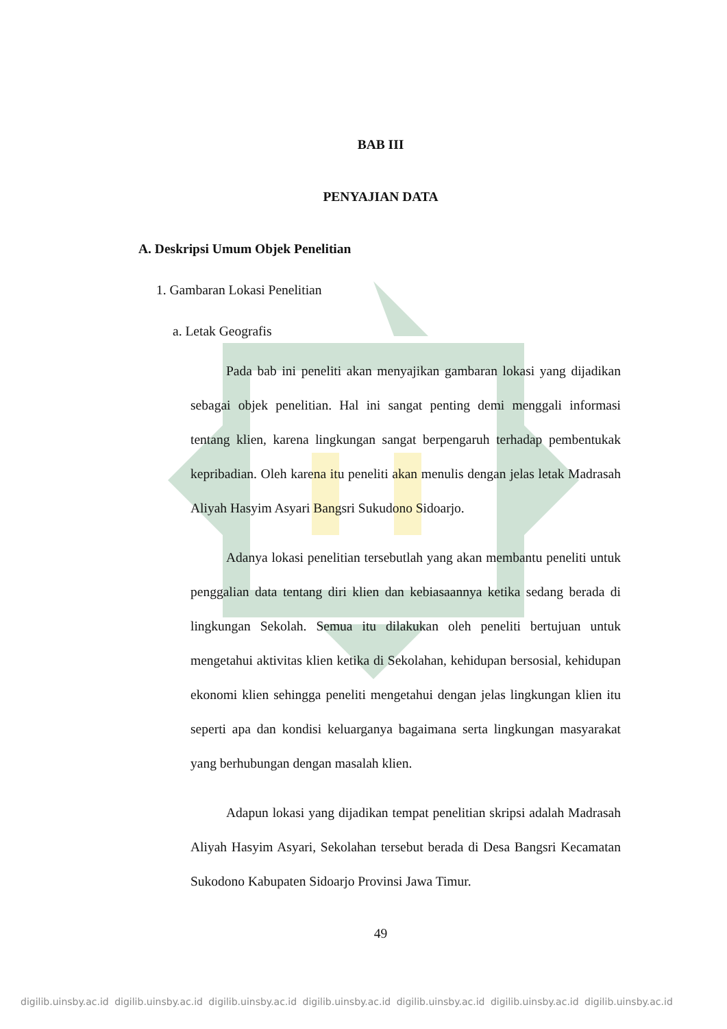BAB III
PENYAJIAN DATA
A. Deskripsi Umum Objek Penelitian
1. Gambaran Lokasi Penelitian
a. Letak Geografis
Pada bab ini peneliti akan menyajikan gambaran lokasi yang dijadikan sebagai objek penelitian. Hal ini sangat penting demi menggali informasi tentang klien, karena lingkungan sangat berpengaruh terhadap pembentukak kepribadian. Oleh karena itu peneliti akan menulis dengan jelas letak Madrasah Aliyah Hasyim Asyari Bangsri Sukudono Sidoarjo.
Adanya lokasi penelitian tersebutlah yang akan membantu peneliti untuk penggalian data tentang diri klien dan kebiasaannya ketika sedang berada di lingkungan Sekolah. Semua itu dilakukan oleh peneliti bertujuan untuk mengetahui aktivitas klien ketika di Sekolahan, kehidupan bersosial, kehidupan ekonomi klien sehingga peneliti mengetahui dengan jelas lingkungan klien itu seperti apa dan kondisi keluarganya bagaimana serta lingkungan masyarakat yang berhubungan dengan masalah klien.
Adapun lokasi yang dijadikan tempat penelitian skripsi adalah Madrasah Aliyah Hasyim Asyari, Sekolahan tersebut berada di Desa Bangsri Kecamatan Sukodono Kabupaten Sidoarjo Provinsi Jawa Timur.
49
digilib.uinsby.ac.id digilib.uinsby.ac.id digilib.uinsby.ac.id digilib.uinsby.ac.id digilib.uinsby.ac.id digilib.uinsby.ac.id digilib.uinsby.ac.id